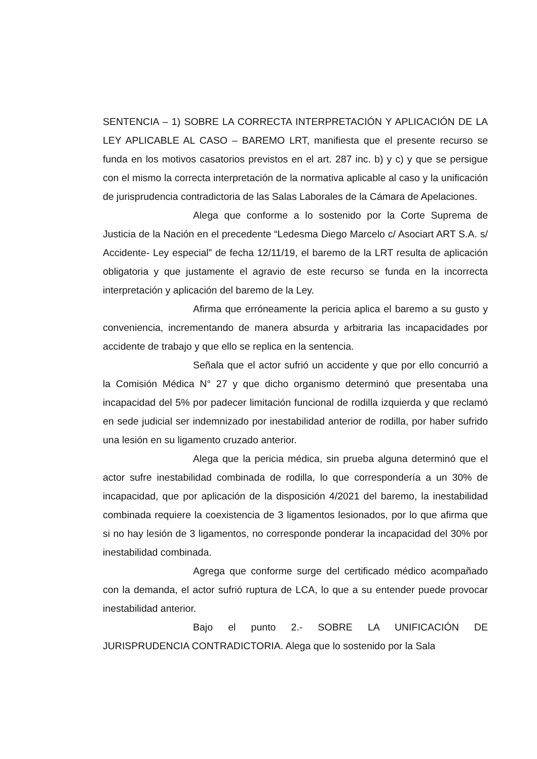SENTENCIA – 1) SOBRE LA CORRECTA INTERPRETACIÓN Y APLICACIÓN DE LA LEY APLICABLE AL CASO – BAREMO LRT, manifiesta que el presente recurso se funda en los motivos casatorios previstos en el art. 287 inc. b) y c) y que se persigue con el mismo la correcta interpretación de la normativa aplicable al caso y la unificación de jurisprudencia contradictoria de las Salas Laborales de la Cámara de Apelaciones.
Alega que conforme a lo sostenido por la Corte Suprema de Justicia de la Nación en el precedente “Ledesma Diego Marcelo c/ Asociart ART S.A. s/ Accidente- Ley especial” de fecha 12/11/19, el baremo de la LRT resulta de aplicación obligatoria y que justamente el agravio de este recurso se funda en la incorrecta interpretación y aplicación del baremo de la Ley.
Afirma que erróneamente la pericia aplica el baremo a su gusto y conveniencia, incrementando de manera absurda y arbitraria las incapacidades por accidente de trabajo y que ello se replica en la sentencia.
Señala que el actor sufrió un accidente y que por ello concurrió a la Comisión Médica N° 27 y que dicho organismo determinó que presentaba una incapacidad del 5% por padecer limitación funcional de rodilla izquierda y que reclamó en sede judicial ser indemnizado por inestabilidad anterior de rodilla, por haber sufrido una lesión en su ligamento cruzado anterior.
Alega que la pericia médica, sin prueba alguna determinó que el actor sufre inestabilidad combinada de rodilla, lo que correspondería a un 30% de incapacidad, que por aplicación de la disposición 4/2021 del baremo, la inestabilidad combinada requiere la coexistencia de 3 ligamentos lesionados, por lo que afirma que si no hay lesión de 3 ligamentos, no corresponde ponderar la incapacidad del 30% por inestabilidad combinada.
Agrega que conforme surge del certificado médico acompañado con la demanda, el actor sufrió ruptura de LCA, lo que a su entender puede provocar inestabilidad anterior.
Bajo el punto 2.- SOBRE LA UNIFICACIÓN DE JURISPRUDENCIA CONTRADICTORIA. Alega que lo sostenido por la Sala